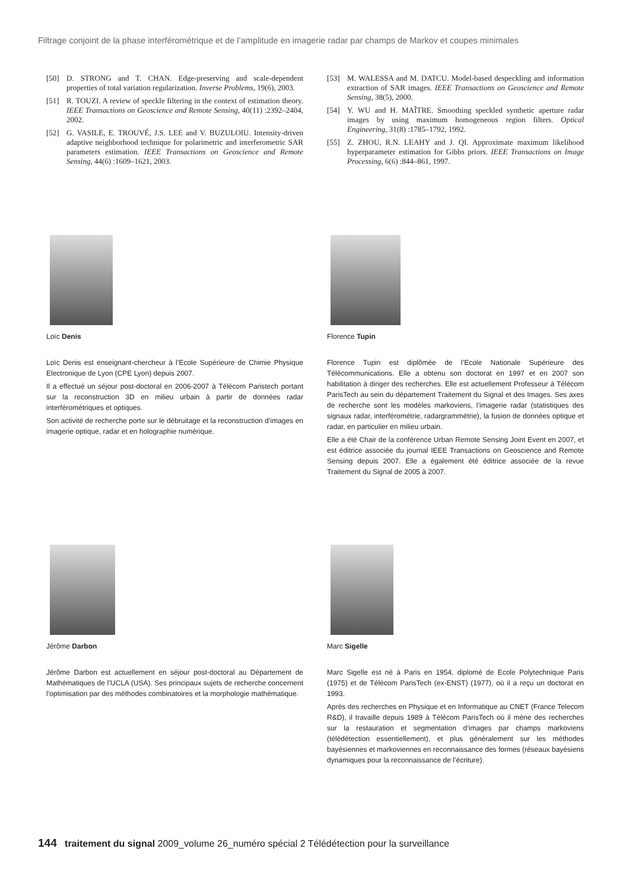Filtrage conjoint de la phase interférométrique et de l’amplitude en imagerie radar par champs de Markov et coupes minimales
[50] D. STRONG and T. CHAN. Edge-preserving and scale-dependent properties of total variation regularization. Inverse Problems, 19(6), 2003.
[51] R. TOUZI. A review of speckle filtering in the context of estimation theory. IEEE Transactions on Geoscience and Remote Sensing, 40(11) :2392–2404, 2002.
[52] G. VASILE, E. TROUVÉ, J.S. LEE and V. BUZULOIU. Intensity-driven adaptive neighborhood technique for polarimetric and interferometric SAR parameters estimation. IEEE Transactions on Geoscience and Remote Sensing, 44(6) :1609–1621, 2003.
[53] M. WALESSA and M. DATCU. Model-based despeckling and information extraction of SAR images. IEEE Transactions on Geoscience and Remote Sensing, 38(5), 2000.
[54] Y. WU and H. MAÎTRE. Smoothing speckled synthetic aperture radar images by using maximum homogeneous region filters. Optical Engineering, 31(8) :1785–1792, 1992.
[55] Z. ZHOU, R.N. LEAHY and J. QI. Approximate maximum likelihood hyperparameter estimation for Gibbs priors. IEEE Transactions on Image Processing, 6(6) :844–861, 1997.
Loïc Denis
Loïc Denis est enseignant-chercheur à l’Ecole Supérieure de Chimie Physique Electronique de Lyon (CPE Lyon) depuis 2007.
Il a effectué un séjour post-doctoral en 2006-2007 à Télécom Paristech portant sur la reconstruction 3D en milieu urbain à partir de données radar interférométriques et optiques.
Son activité de recherche porte sur le débruitage et la reconstruction d’images en imagerie optique, radar et en holographie numérique.
Florence Tupin
Florence Tupin est diplômée de l’Ecole Nationale Supérieure des Télécommunications. Elle a obtenu son doctorat en 1997 et en 2007 son habilitation à diriger des recherches. Elle est actuellement Professeur à Télécom ParisTech au sein du département Traitement du Signal et des Images. Ses axes de recherche sont les modèles markoviens, l’imagerie radar (statistiques des signaux radar, interférométrie, radargrammétrie), la fusion de données optique et radar, en particulier en milieu urbain.
Elle a été Chair de la conférence Urban Remote Sensing Joint Event en 2007, et est éditrice associée du journal IEEE Transactions on Geoscience and Remote Sensing depuis 2007. Elle a également été éditrice associée de la revue Traitement du Signal de 2005 à 2007.
Jérôme Darbon
Jérôme Darbon est actuellement en séjour post-doctoral au Département de Mathématiques de l’UCLA (USA). Ses principaux sujets de recherche concernent l’optimisation par des méthodes combinatoires et la morphologie mathématique.
Marc Sigelle
Marc Sigelle est né à Paris en 1954, diplomé de Ecole Polytechnique Paris (1975) et de Télécom ParisTech (ex-ENST) (1977), où il a reçu un doctorat en 1993.
Après des recherches en Physique et en Informatique au CNET (France Telecom R&D), il travaille depuis 1989 à Télécom ParisTech où il mène des recherches sur la restauration et segmentation d’images par champs markoviens (télédétection essentiellement), et plus généralement sur les méthodes bayésiennes et markoviennes en reconnaissance des formes (réseaux bayésiens dynamiques pour la reconnaissance de l’écriture).
144 traitement du signal 2009_volume 26_numéro spécial 2 Télédétection pour la surveillance